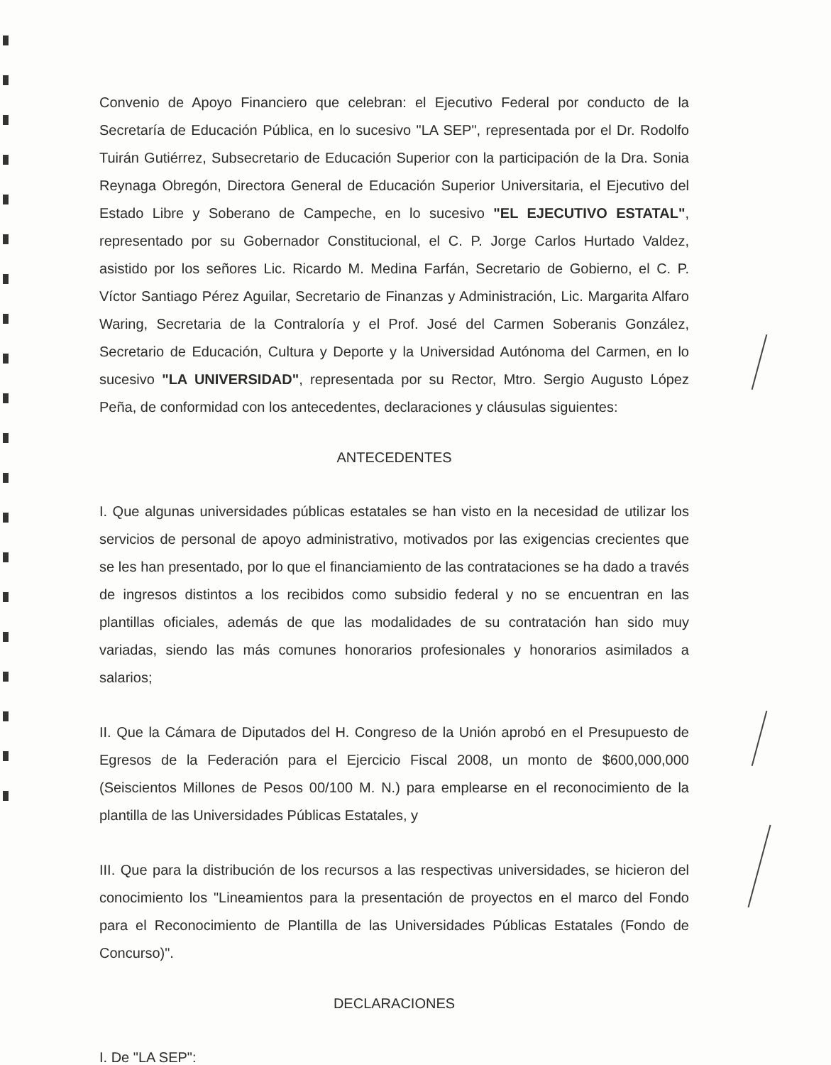Convenio de Apoyo Financiero que celebran: el Ejecutivo Federal por conducto de la Secretaría de Educación Pública, en lo sucesivo "LA SEP", representada por el Dr. Rodolfo Tuirán Gutiérrez, Subsecretario de Educación Superior con la participación de la Dra. Sonia Reynaga Obregón, Directora General de Educación Superior Universitaria, el Ejecutivo del Estado Libre y Soberano de Campeche, en lo sucesivo "EL EJECUTIVO ESTATAL", representado por su Gobernador Constitucional, el C. P. Jorge Carlos Hurtado Valdez, asistido por los señores Lic. Ricardo M. Medina Farfán, Secretario de Gobierno, el C. P. Víctor Santiago Pérez Aguilar, Secretario de Finanzas y Administración, Lic. Margarita Alfaro Waring, Secretaria de la Contraloría y el Prof. José del Carmen Soberanis González, Secretario de Educación, Cultura y Deporte y la Universidad Autónoma del Carmen, en lo sucesivo "LA UNIVERSIDAD", representada por su Rector, Mtro. Sergio Augusto López Peña, de conformidad con los antecedentes, declaraciones y cláusulas siguientes:
ANTECEDENTES
I. Que algunas universidades públicas estatales se han visto en la necesidad de utilizar los servicios de personal de apoyo administrativo, motivados por las exigencias crecientes que se les han presentado, por lo que el financiamiento de las contrataciones se ha dado a través de ingresos distintos a los recibidos como subsidio federal y no se encuentran en las plantillas oficiales, además de que las modalidades de su contratación han sido muy variadas, siendo las más comunes honorarios profesionales y honorarios asimilados a salarios;
II. Que la Cámara de Diputados del H. Congreso de la Unión aprobó en el Presupuesto de Egresos de la Federación para el Ejercicio Fiscal 2008, un monto de $600,000,000 (Seiscientos Millones de Pesos 00/100 M. N.) para emplearse en el reconocimiento de la plantilla de las Universidades Públicas Estatales, y
III. Que para la distribución de los recursos a las respectivas universidades, se hicieron del conocimiento los "Lineamientos para la presentación de proyectos en el marco del Fondo para el Reconocimiento de Plantilla de las Universidades Públicas Estatales (Fondo de Concurso)".
DECLARACIONES
I. De "LA SEP":